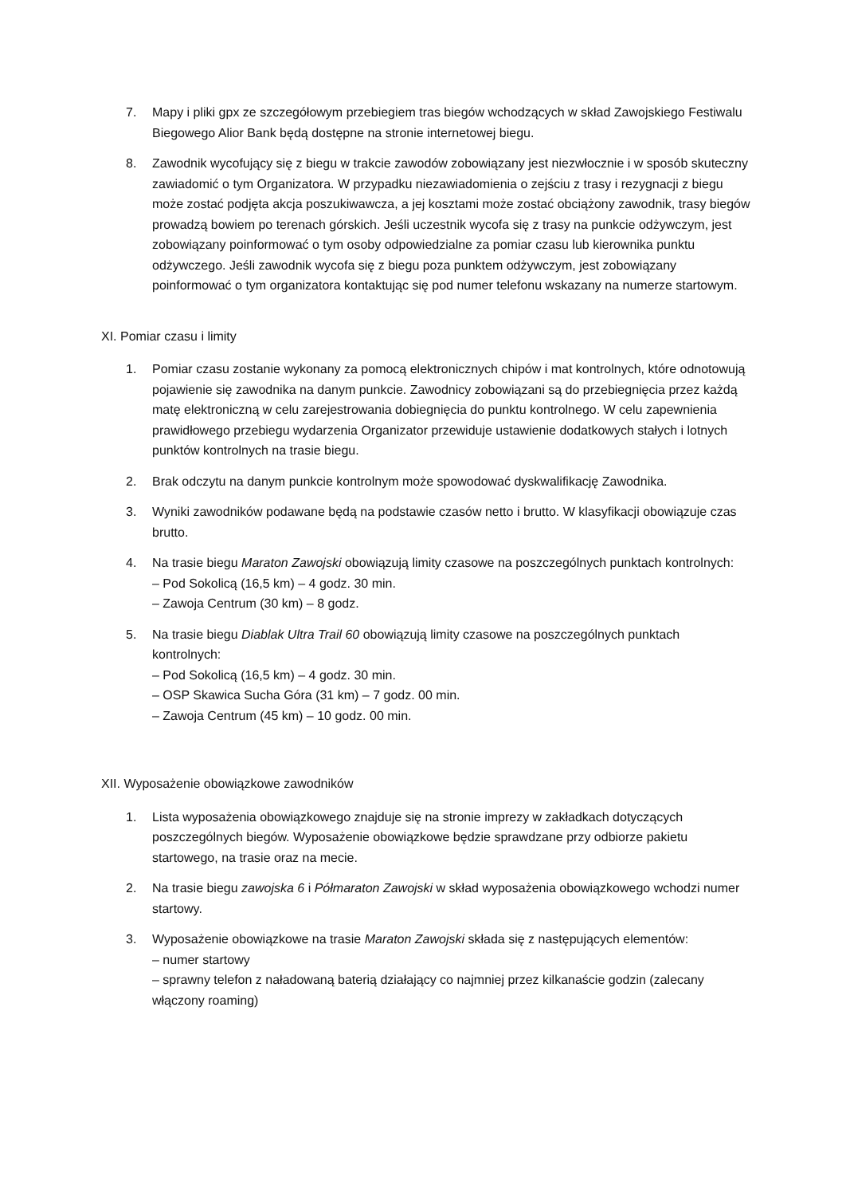7. Mapy i pliki gpx ze szczegółowym przebiegiem tras biegów wchodzących w skład Zawojskiego Festiwalu Biegowego Alior Bank będą dostępne na stronie internetowej biegu.
8. Zawodnik wycofujący się z biegu w trakcie zawodów zobowiązany jest niezwłocznie i w sposób skuteczny zawiadomić o tym Organizatora. W przypadku niezawiadomienia o zejściu z trasy i rezygnacji z biegu może zostać podjęta akcja poszukiwawcza, a jej kosztami może zostać obciążony zawodnik, trasy biegów prowadzą bowiem po terenach górskich. Jeśli uczestnik wycofa się z trasy na punkcie odżywczym, jest zobowiązany poinformować o tym osoby odpowiedzialne za pomiar czasu lub kierownika punktu odżywczego. Jeśli zawodnik wycofa się z biegu poza punktem odżywczym, jest zobowiązany poinformować o tym organizatora kontaktując się pod numer telefonu wskazany na numerze startowym.
XI. Pomiar czasu i limity
1. Pomiar czasu zostanie wykonany za pomocą elektronicznych chipów i mat kontrolnych, które odnotowują pojawienie się zawodnika na danym punkcie. Zawodnicy zobowiązani są do przebiegnięcia przez każdą matę elektroniczną w celu zarejestrowania dobiegnięcia do punktu kontrolnego. W celu zapewnienia prawidłowego przebiegu wydarzenia Organizator przewiduje ustawienie dodatkowych stałych i lotnych punktów kontrolnych na trasie biegu.
2. Brak odczytu na danym punkcie kontrolnym może spowodować dyskwalifikację Zawodnika.
3. Wyniki zawodników podawane będą na podstawie czasów netto i brutto. W klasyfikacji obowiązuje czas brutto.
4. Na trasie biegu Maraton Zawojski obowiązują limity czasowe na poszczególnych punktach kontrolnych:
– Pod Sokolicą (16,5 km) – 4 godz. 30 min.
– Zawoja Centrum (30 km) – 8 godz.
5. Na trasie biegu Diablak Ultra Trail 60 obowiązują limity czasowe na poszczególnych punktach kontrolnych:
– Pod Sokolicą (16,5 km) – 4 godz. 30 min.
– OSP Skawica Sucha Góra (31 km) – 7 godz. 00 min.
– Zawoja Centrum (45 km) – 10 godz. 00 min.
XII. Wyposażenie obowiązkowe zawodników
1. Lista wyposażenia obowiązkowego znajduje się na stronie imprezy w zakładkach dotyczących poszczególnych biegów. Wyposażenie obowiązkowe będzie sprawdzane przy odbiorze pakietu startowego, na trasie oraz na mecie.
2. Na trasie biegu zawojska 6 i Półmaraton Zawojski w skład wyposażenia obowiązkowego wchodzi numer startowy.
3. Wyposażenie obowiązkowe na trasie Maraton Zawojski składa się z następujących elementów:
– numer startowy
– sprawny telefon z naładowaną baterią działający co najmniej przez kilkanaście godzin (zalecany włączony roaming)